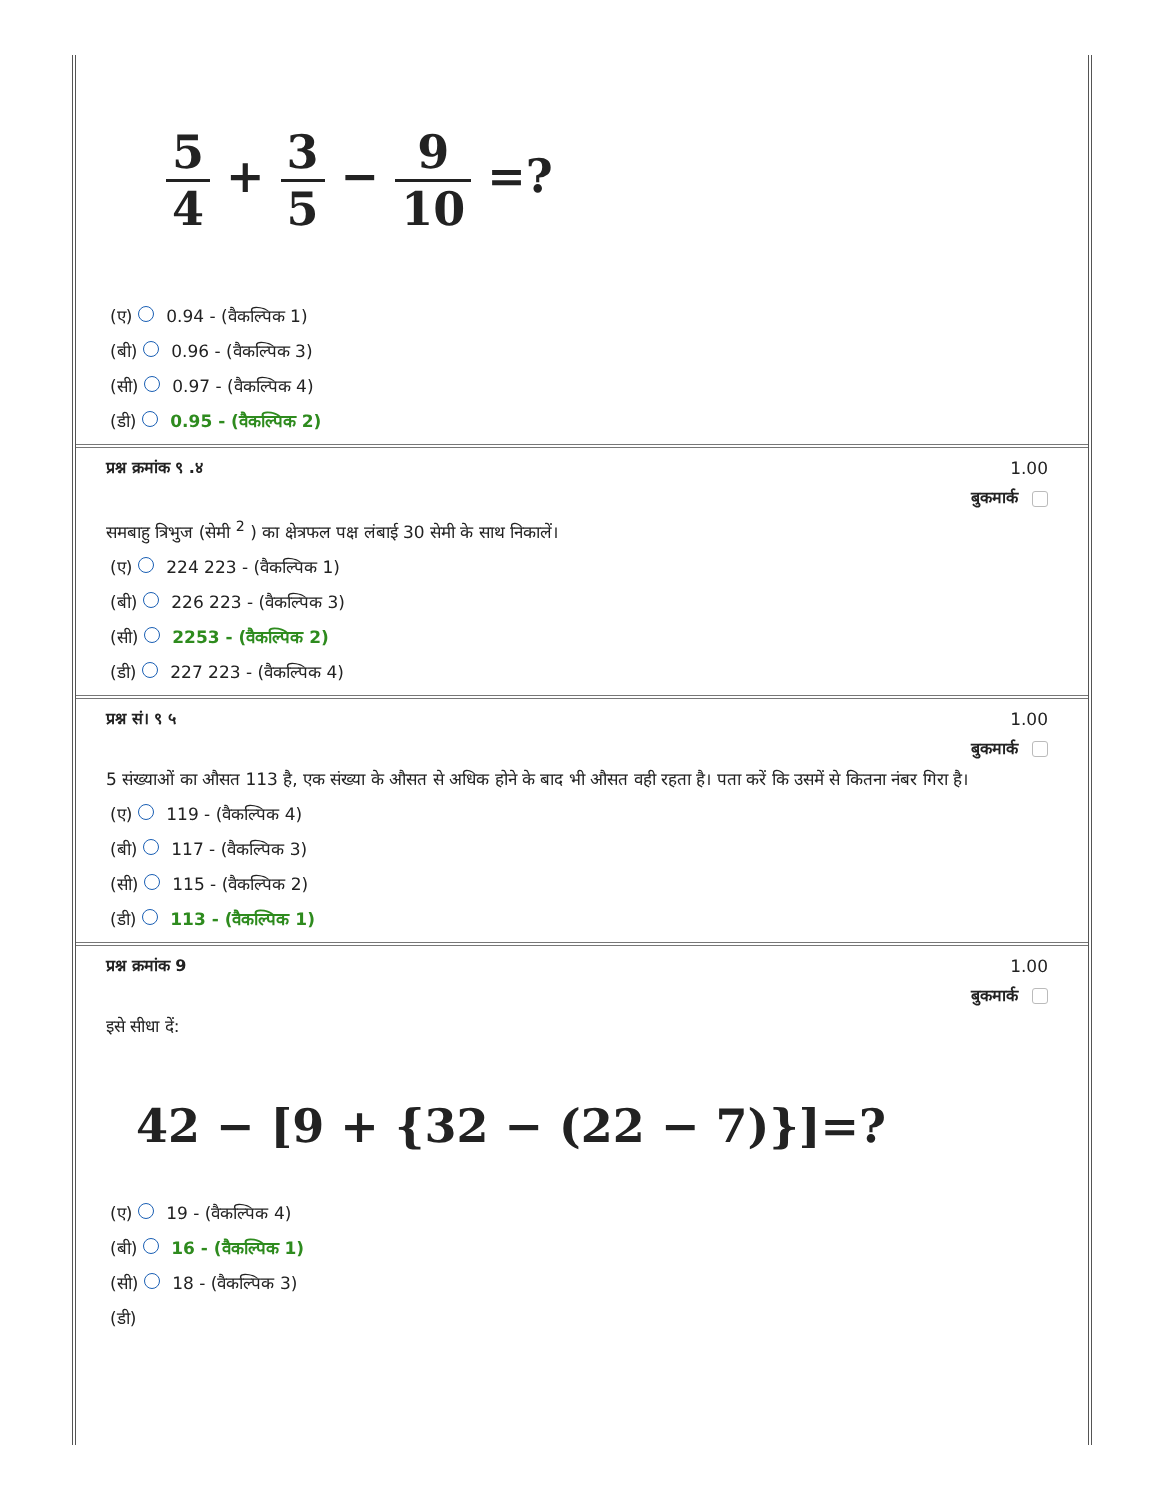5 4 + 3 5 − 9 10 =?
(ए) 0.94 - (वैकल्पिक 1)
(बी) 0.96 - (वैकल्पिक 3)
(सी) 0.97 - (वैकल्पिक 4)
(डी) 0.95 - (वैकल्पिक 2)
प्रश्न क्रमांक ९ .४ 1.00
बुकमार्क
समबाहु त्रिभुज (सेमी <sup>2</sup> ) का क्षेत्रफल पक्ष लंबाई 30 सेमी के साथ निकालें।
(ए) 224 223 - (वैकल्पिक 1)
(बी) 226 223 - (वैकल्पिक 3)
(सी) 2253 - (वैकल्पिक 2)
(डी) 227 223 - (वैकल्पिक 4)
प्रश्न सं। ९ ५ 1.00
बुकमार्क
5 संख्याओं का औसत 113 है, एक संख्या के औसत से अधिक होने के बाद भी औसत वही रहता है। पता करें कि उसमें से कितना नंबर गिरा है।
(ए) 119 - (वैकल्पिक 4)
(बी) 117 - (वैकल्पिक 3)
(सी) 115 - (वैकल्पिक 2)
(डी) 113 - (वैकल्पिक 1)
प्रश्न क्रमांक 9 1.00
बुकमार्क
इसे सीधा दें:
42 − [9 + {32 − (22 − 7)}]=?
(ए) 19 - (वैकल्पिक 4)
(बी) 16 - (वैकल्पिक 1)
(सी) 18 - (वैकल्पिक 3)
(डी)